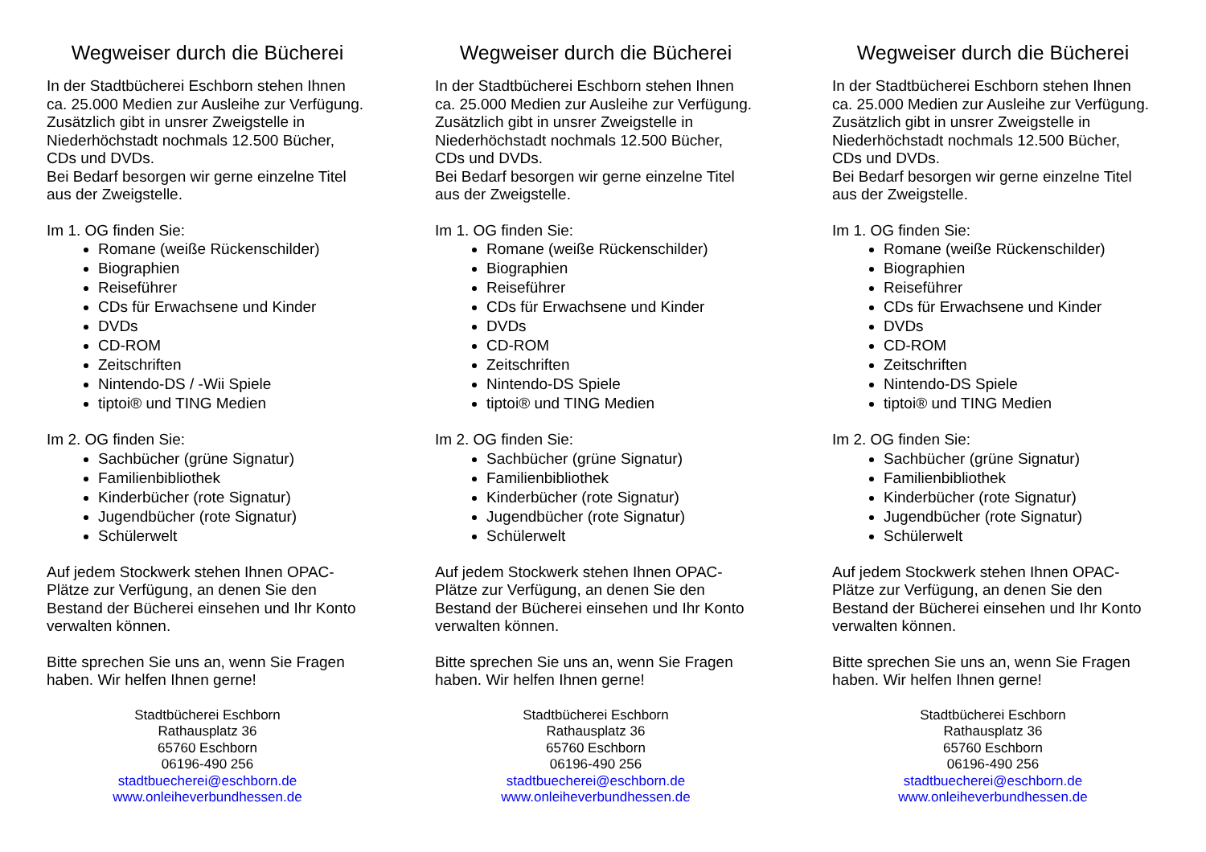Wegweiser durch die Bücherei
In der Stadtbücherei Eschborn stehen Ihnen ca. 25.000 Medien zur Ausleihe zur Verfügung. Zusätzlich gibt in unsrer Zweigstelle in Niederhöchstadt nochmals 12.500 Bücher, CDs und DVDs.
Bei Bedarf besorgen wir gerne einzelne Titel aus der Zweigstelle.
Im 1. OG finden Sie:
Romane (weiße Rückenschilder)
Biographien
Reiseführer
CDs für Erwachsene und Kinder
DVDs
CD-ROM
Zeitschriften
Nintendo-DS / -Wii Spiele
tiptoi® und TING Medien
Im 2. OG finden Sie:
Sachbücher (grüne Signatur)
Familienbibliothek
Kinderbücher (rote Signatur)
Jugendbücher (rote Signatur)
Schülerwelt
Auf jedem Stockwerk stehen Ihnen OPAC-Plätze zur Verfügung, an denen Sie den Bestand der Bücherei einsehen und Ihr Konto verwalten können.
Bitte sprechen Sie uns an, wenn Sie Fragen haben. Wir helfen Ihnen gerne!
Stadtbücherei Eschborn
Rathausplatz 36
65760 Eschborn
06196-490 256
stadtbuecherei@eschborn.de
www.onleiheverbundhessen.de
Wegweiser durch die Bücherei
In der Stadtbücherei Eschborn stehen Ihnen ca. 25.000 Medien zur Ausleihe zur Verfügung. Zusätzlich gibt in unsrer Zweigstelle in Niederhöchstadt nochmals 12.500 Bücher, CDs und DVDs.
Bei Bedarf besorgen wir gerne einzelne Titel aus der Zweigstelle.
Im 1. OG finden Sie:
Romane (weiße Rückenschilder)
Biographien
Reiseführer
CDs für Erwachsene und Kinder
DVDs
CD-ROM
Zeitschriften
Nintendo-DS Spiele
tiptoi® und TING Medien
Im 2. OG finden Sie:
Sachbücher (grüne Signatur)
Familienbibliothek
Kinderbücher (rote Signatur)
Jugendbücher (rote Signatur)
Schülerwelt
Auf jedem Stockwerk stehen Ihnen OPAC-Plätze zur Verfügung, an denen Sie den Bestand der Bücherei einsehen und Ihr Konto verwalten können.
Bitte sprechen Sie uns an, wenn Sie Fragen haben. Wir helfen Ihnen gerne!
Stadtbücherei Eschborn
Rathausplatz 36
65760 Eschborn
06196-490 256
stadtbuecherei@eschborn.de
www.onleiheverbundhessen.de
Wegweiser durch die Bücherei
In der Stadtbücherei Eschborn stehen Ihnen ca. 25.000 Medien zur Ausleihe zur Verfügung. Zusätzlich gibt in unsrer Zweigstelle in Niederhöchstadt nochmals 12.500 Bücher, CDs und DVDs.
Bei Bedarf besorgen wir gerne einzelne Titel aus der Zweigstelle.
Im 1. OG finden Sie:
Romane (weiße Rückenschilder)
Biographien
Reiseführer
CDs für Erwachsene und Kinder
DVDs
CD-ROM
Zeitschriften
Nintendo-DS Spiele
tiptoi® und TING Medien
Im 2. OG finden Sie:
Sachbücher (grüne Signatur)
Familienbibliothek
Kinderbücher (rote Signatur)
Jugendbücher (rote Signatur)
Schülerwelt
Auf jedem Stockwerk stehen Ihnen OPAC-Plätze zur Verfügung, an denen Sie den Bestand der Bücherei einsehen und Ihr Konto verwalten können.
Bitte sprechen Sie uns an, wenn Sie Fragen haben. Wir helfen Ihnen gerne!
Stadtbücherei Eschborn
Rathausplatz 36
65760 Eschborn
06196-490 256
stadtbuecherei@eschborn.de
www.onleiheverbundhessen.de